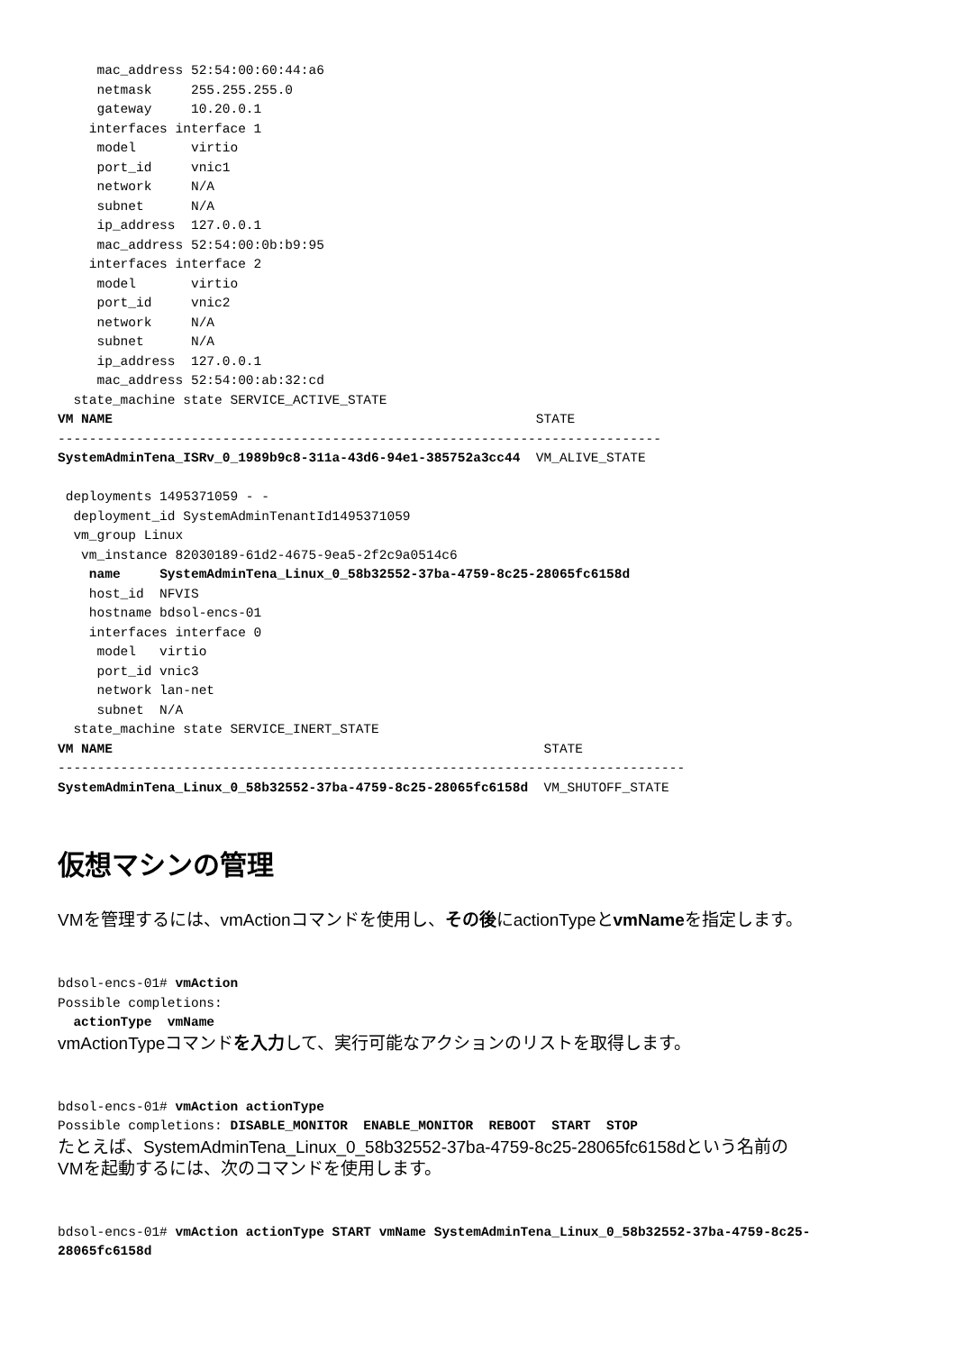mac_address 52:54:00:60:44:a6
     netmask     255.255.255.0
     gateway     10.20.0.1
    interfaces interface 1
     model       virtio
     port_id     vnic1
     network     N/A
     subnet      N/A
     ip_address  127.0.0.1
     mac_address 52:54:00:0b:b9:95
    interfaces interface 2
     model       virtio
     port_id     vnic2
     network     N/A
     subnet      N/A
     ip_address  127.0.0.1
     mac_address 52:54:00:ab:32:cd
  state_machine state SERVICE_ACTIVE_STATE
VM NAME                                                      STATE
-----------------------------------------------------------------------------
SystemAdminTena_ISRv_0_1989b9c8-311a-43d6-94e1-385752a3cc44  VM_ALIVE_STATE

 deployments 1495371059 - -
  deployment_id SystemAdminTenantId1495371059
  vm_group Linux
   vm_instance 82030189-61d2-4675-9ea5-2f2c9a0514c6
    name     SystemAdminTena_Linux_0_58b32552-37ba-4759-8c25-28065fc6158d
    host_id  NFVIS
    hostname bdsol-encs-01
    interfaces interface 0
     model   virtio
     port_id vnic3
     network lan-net
     subnet  N/A
  state_machine state SERVICE_INERT_STATE
VM NAME                                                       STATE
--------------------------------------------------------------------------------
SystemAdminTena_Linux_0_58b32552-37ba-4759-8c25-28065fc6158d  VM_SHUTOFF_STATE
仮想マシンの管理
VMを管理するには、vmActionコマンドを使用し、その後にactionTypeとvmNameを指定します。
bdsol-encs-01# vmAction
Possible completions:
  actionType  vmName
vmActionTypeコマンドを入力して、実行可能なアクションのリストを取得します。
bdsol-encs-01# vmAction actionType
Possible completions: DISABLE_MONITOR  ENABLE_MONITOR  REBOOT  START  STOP
たとえば、SystemAdminTena_Linux_0_58b32552-37ba-4759-8c25-28065fc6158dという名前の
VMを起動するには、次のコマンドを使用します。
bdsol-encs-01# vmAction actionType START vmName SystemAdminTena_Linux_0_58b32552-37ba-4759-8c25-
28065fc6158d